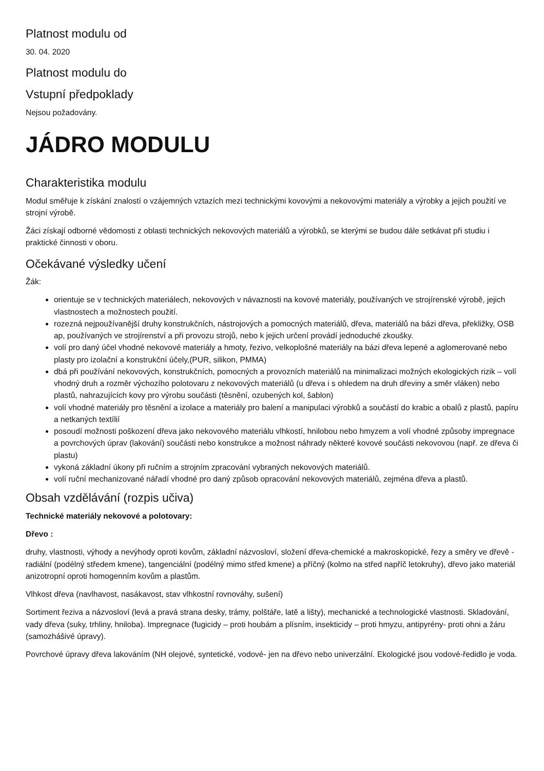Platnost modulu od
30. 04. 2020
Platnost modulu do
Vstupní předpoklady
Nejsou požadovány.
JÁDRO MODULU
Charakteristika modulu
Modul směřuje k získání znalostí o vzájemných vztazích mezi technickými kovovými a nekovovými materiály a výrobky a jejich použití ve strojní výrobě.
Žáci získají odborné vědomosti z oblasti technických nekovových materiálů a výrobků, se kterými se budou dále setkávat při studiu i praktické činnosti v oboru.
Očekávané výsledky učení
Žák:
orientuje se v technických materiálech, nekovových v návaznosti na kovové materiály, používaných ve strojírenské výrobě, jejich vlastnostech a možnostech použití.
rozezná nejpoužívanější druhy konstrukčních, nástrojových a pomocných materiálů, dřeva, materiálů na bázi dřeva, překližky, OSB ap, používaných ve strojírenství a při provozu strojů, nebo k jejich určení provádí jednoduché zkoušky.
volí pro daný účel vhodné nekovové materiály a hmoty, řezivo, velkoplošné materiály na bázi dřeva lepené a aglomerované nebo plasty pro izolační a konstrukční účely,(PUR, silikon, PMMA)
dbá při používání nekovových, konstrukčních, pomocných a provozních materiálů na minimalizaci možných ekologických rizik – volí vhodný druh a rozměr výchozího polotovaru z nekovových materiálů (u dřeva i s ohledem na druh dřeviny a směr vláken) nebo plastů, nahrazujících kovy pro výrobu součásti (těsnění, ozubených kol, šablon)
volí vhodné materiály pro těsnění a izolace a materiály pro balení a manipulaci výrobků a součástí do krabic a obalů z plastů, papíru a netkaných textílií
posoudí možnosti poškození dřeva jako nekovového materiálu vlhkostí, hnilobou nebo hmyzem a volí vhodné způsoby impregnace a povrchových úprav (lakování) součásti nebo konstrukce a možnost náhrady některé kovové součásti nekovovou (např. ze dřeva či plastu)
vykoná základní úkony při ručním a strojním zpracování vybraných nekovových materiálů.
volí ruční mechanizované nářadí vhodné pro daný způsob opracování nekovových materiálů, zejména dřeva a plastů.
Obsah vzdělávání (rozpis učiva)
Technické materiály nekovové a polotovary:
Dřevo :
druhy, vlastnosti, výhody a nevýhody oproti kovům, základní názvosloví, složení dřeva-chemické a makroskopické, řezy a směry ve dřevě - radiální (podélný středem kmene), tangenciální (podélný mimo střed kmene) a příčný (kolmo na střed napříč letokruhy), dřevo jako materiál anizotropní oproti homogenním kovům a plastům.
Vlhkost dřeva (navlhavost, nasákavost, stav vlhkostní rovnováhy, sušení)
Sortiment řeziva a názvosloví (levá a pravá strana desky, trámy, polštáře, latě a lišty), mechanické a technologické vlastnosti. Skladování, vady dřeva (suky, trhliny, hniloba). Impregnace (fugicidy – proti houbám a plísním, insekticidy – proti hmyzu, antipyrény- proti ohni a žáru (samozhášivé úpravy).
Povrchové úpravy dřeva lakováním (NH olejové, syntetické, vodové- jen na dřevo nebo univerzální. Ekologické jsou vodové-ředidlo je voda.